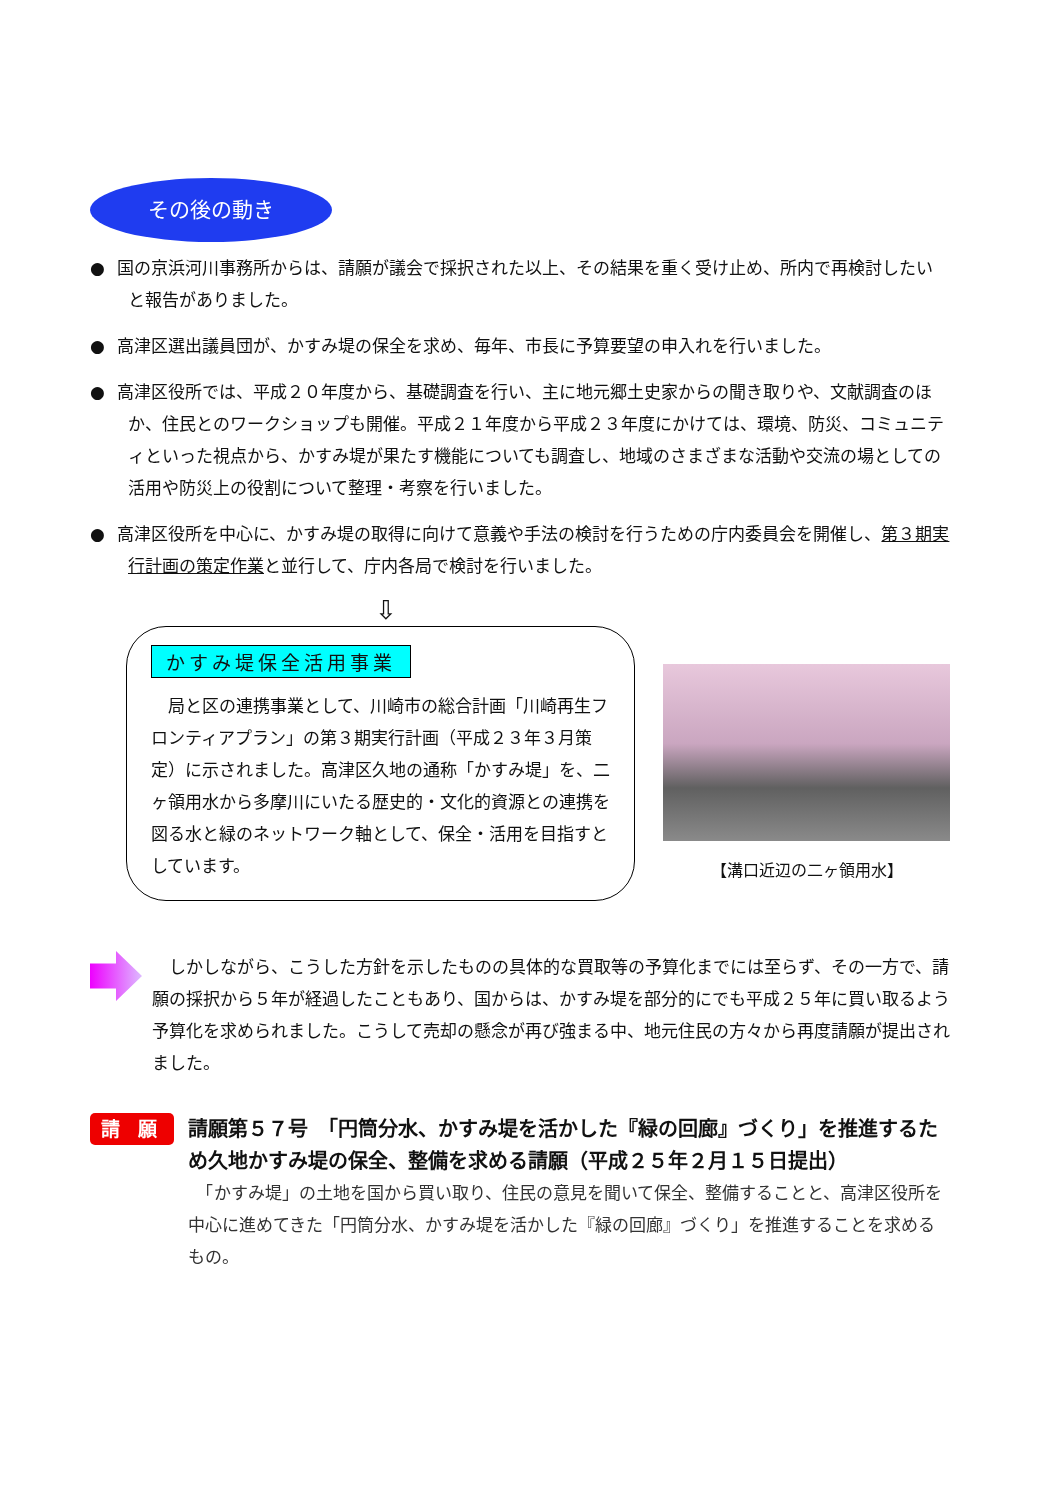その後の動き
● 国の京浜河川事務所からは、請願が議会で採択された以上、その結果を重く受け止め、所内で再検討したいと報告がありました。
● 高津区選出議員団が、かすみ堤の保全を求め、毎年、市長に予算要望の申入れを行いました。
● 高津区役所では、平成２０年度から、基礎調査を行い、主に地元郷土史家からの聞き取りや、文献調査のほか、住民とのワークショップも開催。平成２１年度から平成２３年度にかけては、環境、防災、コミュニティといった視点から、かすみ堤が果たす機能についても調査し、地域のさまざまな活動や交流の場としての活用や防災上の役割について整理・考察を行いました。
● 高津区役所を中心に、かすみ堤の取得に向けて意義や手法の検討を行うための庁内委員会を開催し、第３期実行計画の策定作業と並行して、庁内各局で検討を行いました。
⇩
かすみ堤保全活用事業
　局と区の連携事業として、川崎市の総合計画「川崎再生フロンティアプラン」の第３期実行計画（平成２３年３月策定）に示されました。高津区久地の通称「かすみ堤」を、二ヶ領用水から多摩川にいたる歴史的・文化的資源との連携を図る水と緑のネットワーク軸として、保全・活用を目指すとしています。
【溝口近辺の二ヶ領用水】
　しかしながら、こうした方針を示したものの具体的な買取等の予算化までには至らず、その一方で、請願の採択から５年が経過したこともあり、国からは、かすみ堤を部分的にでも平成２５年に買い取るよう予算化を求められました。こうして売却の懸念が再び強まる中、地元住民の方々から再度請願が提出されました。
請 願
請願第５７号　「円筒分水、かすみ堤を活かした『緑の回廊』づくり」を推進するため久地かすみ堤の保全、整備を求める請願（平成２５年２月１５日提出）
　「かすみ堤」の土地を国から買い取り、住民の意見を聞いて保全、整備することと、高津区役所を中心に進めてきた「円筒分水、かすみ堤を活かした『緑の回廊』づくり」を推進することを求めるもの。